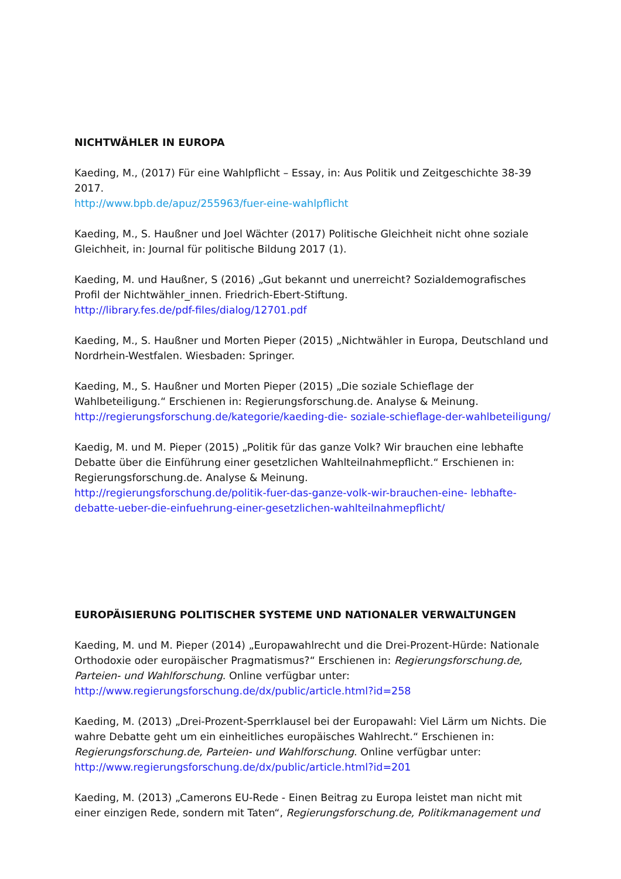NICHTWÄHLER IN EUROPA
Kaeding, M., (2017) Für eine Wahlpflicht – Essay, in: Aus Politik und Zeitgeschichte 38-39 2017.
http://www.bpb.de/apuz/255963/fuer-eine-wahlpflicht
Kaeding, M., S. Haußner und Joel Wächter (2017) Politische Gleichheit nicht ohne soziale Gleichheit, in: Journal für politische Bildung 2017 (1).
Kaeding, M. und Haußner, S (2016) „Gut bekannt und unerreicht? Sozialdemografisches Profil der Nichtwähler_innen. Friedrich-Ebert-Stiftung.
http://library.fes.de/pdf-files/dialog/12701.pdf
Kaeding, M., S. Haußner und Morten Pieper (2015) „Nichtwähler in Europa, Deutschland und Nordrhein-Westfalen. Wiesbaden: Springer.
Kaeding, M., S. Haußner und Morten Pieper (2015) „Die soziale Schieflage der Wahlbeteiligung.“ Erschienen in: Regierungsforschung.de. Analyse & Meinung.
http://regierungsforschung.de/kategorie/kaeding-die- soziale-schieflage-der-wahlbeteiligung/
Kaedig, M. und M. Pieper (2015) „Politik für das ganze Volk? Wir brauchen eine lebhafte Debatte über die Einführung einer gesetzlichen Wahlteilnahmepflicht.“ Erschienen in: Regierungsforschung.de. Analyse & Meinung.
http://regierungsforschung.de/politik-fuer-das-ganze-volk-wir-brauchen-eine- lebhafte-debatte-ueber-die-einfuehrung-einer-gesetzlichen-wahlteilnahmepflicht/
EUROPÄISIERUNG POLITISCHER SYSTEME UND NATIONALER VERWALTUNGEN
Kaeding, M. und M. Pieper (2014) „Europawahlrecht und die Drei-Prozent-Hürde: Nationale Orthodoxie oder europäischer Pragmatismus?“ Erschienen in: Regierungsforschung.de, Parteien- und Wahlforschung. Online verfügbar unter:
http://www.regierungsforschung.de/dx/public/article.html?id=258
Kaeding, M. (2013) „Drei-Prozent-Sperrklausel bei der Europawahl: Viel Lärm um Nichts. Die wahre Debatte geht um ein einheitliches europäisches Wahlrecht.“ Erschienen in: Regierungsforschung.de, Parteien- und Wahlforschung. Online verfügbar unter:
http://www.regierungsforschung.de/dx/public/article.html?id=201
Kaeding, M. (2013) „Camerons EU-Rede - Einen Beitrag zu Europa leistet man nicht mit einer einzigen Rede, sondern mit Taten“, Regierungsforschung.de, Politikmanagement und